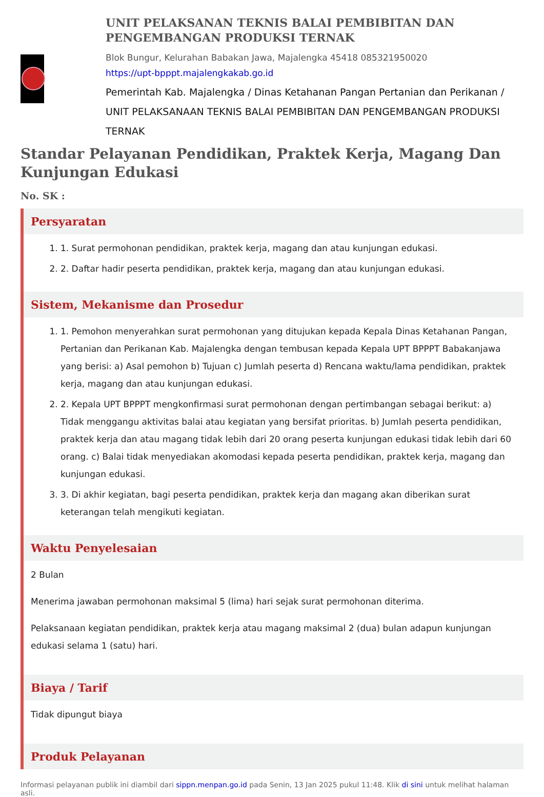UNIT PELAKSANAN TEKNIS BALAI PEMBIBITAN DAN PENGEMBANGAN PRODUKSI TERNAK
Blok Bungur, Kelurahan Babakan Jawa, Majalengka 45418 085321950020
https://upt-bpppt.majalengkakab.go.id
Pemerintah Kab. Majalengka / Dinas Ketahanan Pangan Pertanian dan Perikanan / UNIT PELAKSANAAN TEKNIS BALAI PEMBIBITAN DAN PENGEMBANGAN PRODUKSI TERNAK
Standar Pelayanan Pendidikan, Praktek Kerja, Magang Dan Kunjungan Edukasi
No. SK :
Persyaratan
1. 1. Surat permohonan pendidikan, praktek kerja, magang dan atau kunjungan edukasi.
2. 2. Daftar hadir peserta pendidikan, praktek kerja, magang dan atau kunjungan edukasi.
Sistem, Mekanisme dan Prosedur
1. 1. Pemohon menyerahkan surat permohonan yang ditujukan kepada Kepala Dinas Ketahanan Pangan, Pertanian dan Perikanan Kab. Majalengka dengan tembusan kepada Kepala UPT BPPPT Babakanjawa yang berisi: a) Asal pemohon b) Tujuan c) Jumlah peserta d) Rencana waktu/lama pendidikan, praktek kerja, magang dan atau kunjungan edukasi.
2. 2. Kepala UPT BPPPT mengkonfirmasi surat permohonan dengan pertimbangan sebagai berikut: a) Tidak menggangu aktivitas balai atau kegiatan yang bersifat prioritas. b) Jumlah peserta pendidikan, praktek kerja dan atau magang tidak lebih dari 20 orang peserta kunjungan edukasi tidak lebih dari 60 orang. c) Balai tidak menyediakan akomodasi kepada peserta pendidikan, praktek kerja, magang dan kunjungan edukasi.
3. 3. Di akhir kegiatan, bagi peserta pendidikan, praktek kerja dan magang akan diberikan surat keterangan telah mengikuti kegiatan.
Waktu Penyelesaian
2 Bulan
Menerima jawaban permohonan maksimal 5 (lima) hari sejak surat permohonan diterima.
Pelaksanaan kegiatan pendidikan, praktek kerja atau magang maksimal 2 (dua) bulan adapun kunjungan edukasi selama 1 (satu) hari.
Biaya / Tarif
Tidak dipungut biaya
Produk Pelayanan
Informasi pelayanan publik ini diambil dari sippn.menpan.go.id pada Senin, 13 Jan 2025 pukul 11:48. Klik di sini untuk melihat halaman asli.